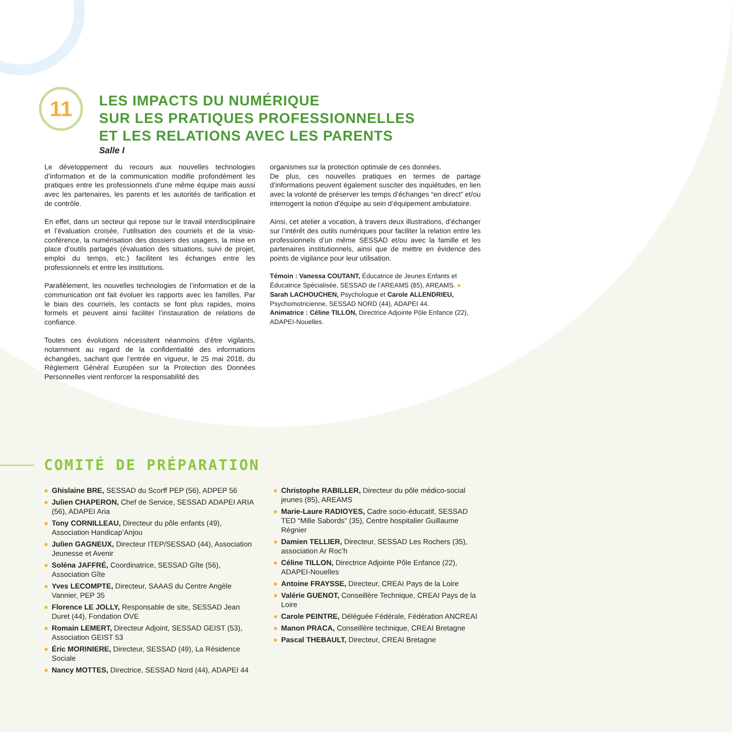11
LES IMPACTS DU NUMÉRIQUE
SUR LES PRATIQUES PROFESSIONNELLES
ET LES RELATIONS AVEC LES PARENTS
Salle I
Le développement du recours aux nouvelles technologies d’information et de la communication modifie profondément les pratiques entre les professionnels d’une même équipe mais aussi avec les partenaires, les parents et les autorités de tarification et de contrôle.
En effet, dans un secteur qui repose sur le travail interdisciplinaire et l’évaluation croisée, l’utilisation des courriels et de la visio-conférence, la numérisation des dossiers des usagers, la mise en place d’outils partagés (évaluation des situations, suivi de projet, emploi du temps, etc.) facilitent les échanges entre les professionnels et entre les institutions.
Parallèlement, les nouvelles technologies de l’information et de la communication ont fait évoluer les rapports avec les familles. Par le biais des courriels, les contacts se font plus rapides, moins formels et peuvent ainsi faciliter l’instauration de relations de confiance.
Toutes ces évolutions nécessitent néanmoins d’être vigilants, notamment au regard de la confidentialité des informations échangées, sachant que l’entrée en vigueur, le 25 mai 2018, du Règlement Général Européen sur la Protection des Données Personnelles vient renforcer la responsabilité des
organismes sur la protection optimale de ces données.
De plus, ces nouvelles pratiques en termes de partage d’informations peuvent également susciter des inquiétudes, en lien avec la volonté de préserver les temps d’échanges “en direct” et/ou interrogent la notion d’équipe au sein d’équipement ambulatoire.
Ainsi, cet atelier a vocation, à travers deux illustrations, d’échanger sur l’intérêt des outils numériques pour faciliter la relation entre les professionnels d’un même SESSAD et/ou avec la famille et les partenaires institutionnels, ainsi que de mettre en évidence des points de vigilance pour leur utilisation.
Témoin : Vanessa COUTANT, Éducatrice de Jeunes Enfants et Éducatrice Spécialisée, SESSAD de l’AREAMS (85), AREAMS. ● Sarah LACHOUCHEN, Psychologue et Carole ALLENDRIEU, Psychomotricienne, SESSAD NORD (44), ADAPEI 44.
Animatrice : Céline TILLON, Directrice Adjointe Pôle Enfance (22), ADAPEI-Nouelles.
COMITÉ DE PRÉPARATION
● Ghislaine BRE, SESSAD du Scorff PEP (56), ADPEP 56
● Julien CHAPERON, Chef de Service, SESSAD ADAPEI ARIA (56), ADAPEI Aria
● Tony CORNILLEAU, Directeur du pôle enfants (49), Association Handicap’Anjou
● Julien GAGNEUX, Directeur ITEP/SESSAD (44), Association Jeunesse et Avenir
● Soléna JAFFRÉ, Coordinatrice, SESSAD Gîte (56), Association Gîte
● Yves LECOMPTE, Directeur, SAAAS du Centre Angèle Vannier, PEP 35
● Florence LE JOLLY, Responsable de site, SESSAD Jean Duret (44), Fondation OVE
● Romain LEMERT, Directeur Adjoint, SESSAD GEIST (53), Association GEIST 53
● Éric MORINIERE, Directeur, SESSAD (49), La Résidence Sociale
● Nancy MOTTES, Directrice, SESSAD Nord (44), ADAPEI 44
● Christophe RABILLER, Directeur du pôle médico-social jeunes (85), AREAMS
● Marie-Laure RADIOYES, Cadre socio-éducatif, SESSAD TED “Mille Sabords” (35), Centre hospitalier Guillaume Régnier
● Damien TELLIER, Directeur, SESSAD Les Rochers (35), association Ar Roc’h
● Céline TILLON, Directrice Adjointe Pôle Enfance (22), ADAPEI-Nouelles
● Antoine FRAYSSE, Directeur, CREAI Pays de la Loire
● Valérie GUENOT, Conseillère Technique, CREAI Pays de la Loire
● Carole PEINTRE, Déléguée Fédérale, Fédération ANCREAI
● Manon PRACA, Conseillère technique, CREAI Bretagne
● Pascal THEBAULT, Directeur, CREAI Bretagne